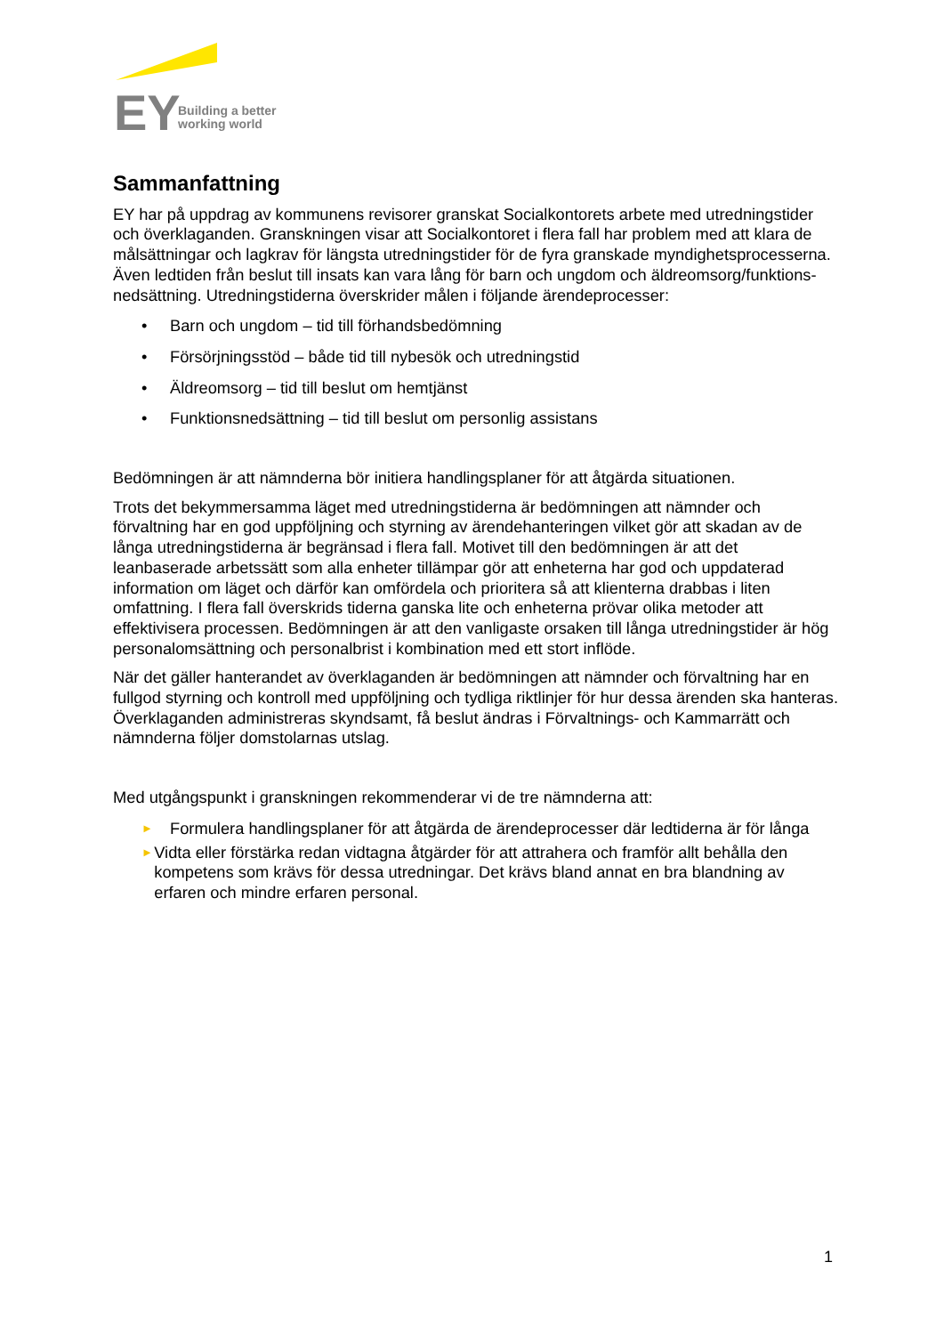EY
Building a better
working world
Sammanfattning
EY har på uppdrag av kommunens revisorer granskat Socialkontorets arbete med utredningstider och överklaganden. Granskningen visar att Socialkontoret i flera fall har problem med att klara de målsättningar och lagkrav för längsta utredningstider för de fyra granskade myndighetsprocesserna. Även ledtiden från beslut till insats kan vara lång för barn och ungdom och äldreomsorg/funktions-nedsättning. Utredningstiderna överskrider målen i följande ärendeprocesser:
• Barn och ungdom – tid till förhandsbedömning
• Försörjningsstöd – både tid till nybesök och utredningstid
• Äldreomsorg – tid till beslut om hemtjänst
• Funktionsnedsättning – tid till beslut om personlig assistans
Bedömningen är att nämnderna bör initiera handlingsplaner för att åtgärda situationen.
Trots det bekymmersamma läget med utredningstiderna är bedömningen att nämnder och förvaltning har en god uppföljning och styrning av ärendehanteringen vilket gör att skadan av de långa utredningstiderna är begränsad i flera fall. Motivet till den bedömningen är att det leanbaserade arbetssätt som alla enheter tillämpar gör att enheterna har god och uppdaterad information om läget och därför kan omfördela och prioritera så att klienterna drabbas i liten omfattning. I flera fall överskrids tiderna ganska lite och enheterna prövar olika metoder att effektivisera processen. Bedömningen är att den vanligaste orsaken till långa utredningstider är hög personalomsättning och personalbrist i kombination med ett stort inflöde.
När det gäller hanterandet av överklaganden är bedömningen att nämnder och förvaltning har en fullgod styrning och kontroll med uppföljning och tydliga riktlinjer för hur dessa ärenden ska hanteras. Överklaganden administreras skyndsamt, få beslut ändras i Förvaltnings- och Kammarrätt och nämnderna följer domstolarnas utslag.
Med utgångspunkt i granskningen rekommenderar vi de tre nämnderna att:
► Formulera handlingsplaner för att åtgärda de ärendeprocesser där ledtiderna är för långa
► Vidta eller förstärka redan vidtagna åtgärder för att attrahera och framför allt behålla den kompetens som krävs för dessa utredningar. Det krävs bland annat en bra blandning av erfaren och mindre erfaren personal.
1